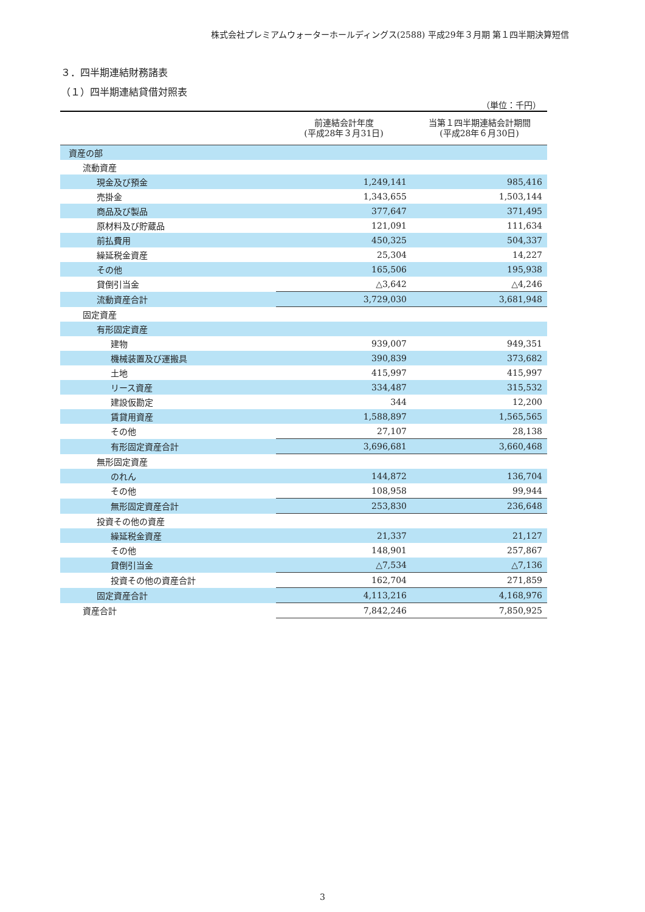株式会社プレミアムウォーターホールディングス(2588) 平成29年３月期 第１四半期決算短信
３．四半期連結財務諸表
（１）四半期連結貸借対照表
（単位：千円）
| | 前連結会計年度 (平成28年３月31日) | 当第１四半期連結会計期間 (平成28年６月30日) |
| --- | --- | --- |
| 資産の部 | | |
| 流動資産 | | |
| 現金及び預金 | 1,249,141 | 985,416 |
| 売掛金 | 1,343,655 | 1,503,144 |
| 商品及び製品 | 377,647 | 371,495 |
| 原材料及び貯蔵品 | 121,091 | 111,634 |
| 前払費用 | 450,325 | 504,337 |
| 繰延税金資産 | 25,304 | 14,227 |
| その他 | 165,506 | 195,938 |
| 貸倒引当金 | △3,642 | △4,246 |
| 流動資産合計 | 3,729,030 | 3,681,948 |
| 固定資産 | | |
| 有形固定資産 | | |
| 建物 | 939,007 | 949,351 |
| 機械装置及び運搬具 | 390,839 | 373,682 |
| 土地 | 415,997 | 415,997 |
| リース資産 | 334,487 | 315,532 |
| 建設仮勘定 | 344 | 12,200 |
| 賃貸用資産 | 1,588,897 | 1,565,565 |
| その他 | 27,107 | 28,138 |
| 有形固定資産合計 | 3,696,681 | 3,660,468 |
| 無形固定資産 | | |
| のれん | 144,872 | 136,704 |
| その他 | 108,958 | 99,944 |
| 無形固定資産合計 | 253,830 | 236,648 |
| 投資その他の資産 | | |
| 繰延税金資産 | 21,337 | 21,127 |
| その他 | 148,901 | 257,867 |
| 貸倒引当金 | △7,534 | △7,136 |
| 投資その他の資産合計 | 162,704 | 271,859 |
| 固定資産合計 | 4,113,216 | 4,168,976 |
| 資産合計 | 7,842,246 | 7,850,925 |
3